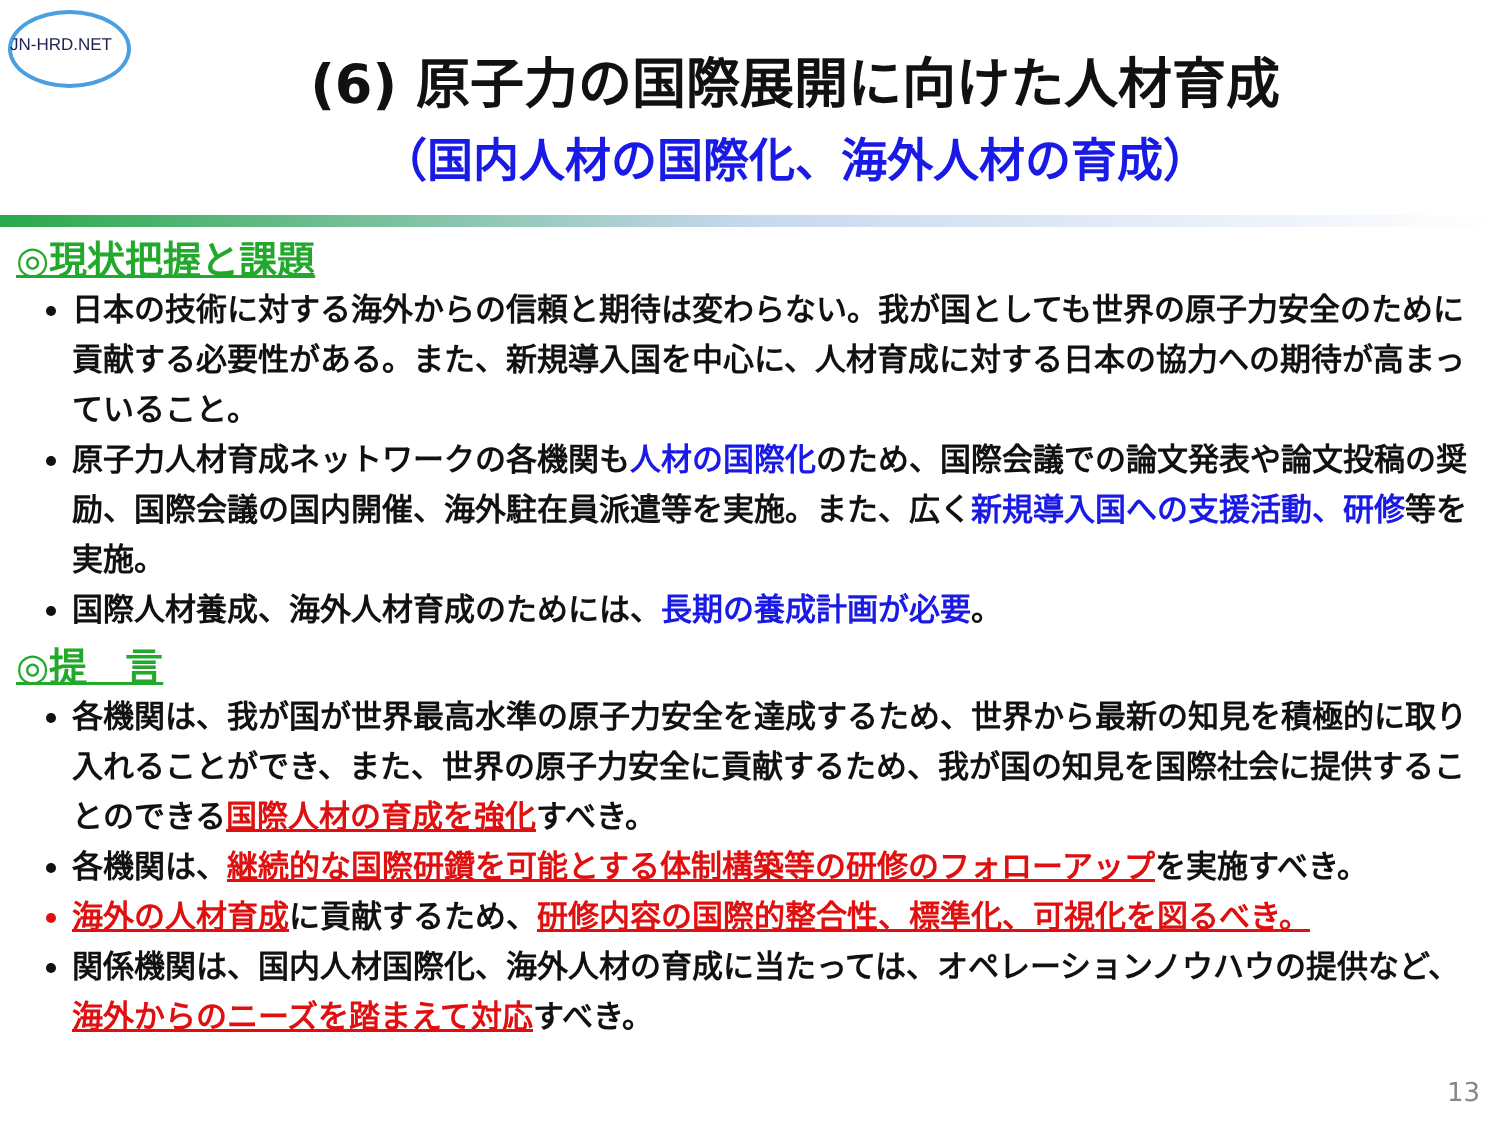JN-HRD.NET
(6) 原子力の国際展開に向けた人材育成
（国内人材の国際化、海外人材の育成）
◎現状把握と課題
日本の技術に対する海外からの信頼と期待は変わらない。我が国としても世界の原子力安全のために貢献する必要性がある。また、新規導入国を中心に、人材育成に対する日本の協力への期待が高まっていること。
原子力人材育成ネットワークの各機関も人材の国際化のため、国際会議での論文発表や論文投稿の奨励、国際会議の国内開催、海外駐在員派遣等を実施。また、広く新規導入国への支援活動、研修等を実施。
国際人材養成、海外人材育成のためには、長期の養成計画が必要。
◎提　言
各機関は、我が国が世界最高水準の原子力安全を達成するため、世界から最新の知見を積極的に取り入れることができ、また、世界の原子力安全に貢献するため、我が国の知見を国際社会に提供することのできる国際人材の育成を強化すべき。
各機関は、継続的な国際研鑽を可能とする体制構築等の研修のフォローアップを実施すべき。
海外の人材育成 に貢献するため、研修内容の国際的整合性、標準化、可視化を図るべき。
関係機関は、国内人材国際化、海外人材の育成に当たっては、オペレーションノウハウの提供など、海外からのニーズを踏まえて対応すべき。
13